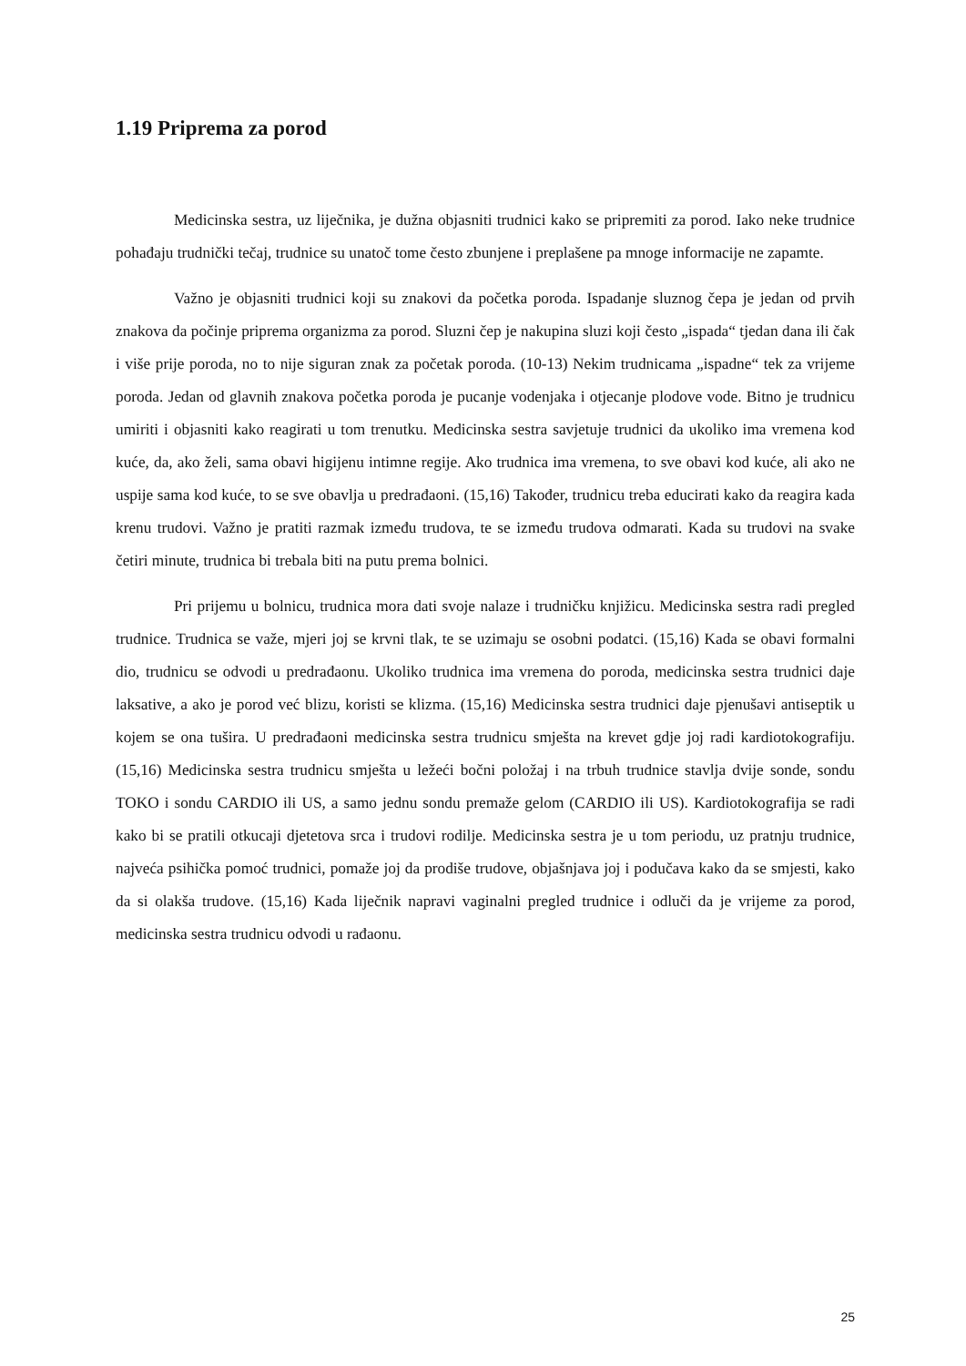1.19 Priprema za porod
Medicinska sestra, uz liječnika, je dužna objasniti trudnici kako se pripremiti za porod. Iako neke trudnice pohađaju trudnički tečaj, trudnice su unatoč tome često zbunjene i preplašene pa mnoge informacije ne zapamte.
Važno je objasniti trudnici koji su znakovi da početka poroda. Ispadanje sluznog čepa je jedan od prvih znakova da počinje priprema organizma za porod. Sluzni čep je nakupina sluzi koji često „ispada“ tjedan dana ili čak i više prije poroda, no to nije siguran znak za početak poroda. (10-13) Nekim trudnicama „ispadne“ tek za vrijeme poroda. Jedan od glavnih znakova početka poroda je pucanje vodenjaka i otjecanje plodove vode. Bitno je trudnicu umiriti i objasniti kako reagirati u tom trenutku. Medicinska sestra savjetuje trudnici da ukoliko ima vremena kod kuće, da, ako želi, sama obavi higijenu intimne regije. Ako trudnica ima vremena, to sve obavi kod kuće, ali ako ne uspije sama kod kuće, to se sve obavlja u predrađaoni. (15,16) Također, trudnicu treba educirati kako da reagira kada krenu trudovi. Važno je pratiti razmak između trudova, te se između trudova odmarati. Kada su trudovi na svake četiri minute, trudnica bi trebala biti na putu prema bolnici.
Pri prijemu u bolnicu, trudnica mora dati svoje nalaze i trudničku knjižicu. Medicinska sestra radi pregled trudnice. Trudnica se važe, mjeri joj se krvni tlak, te se uzimaju se osobni podatci. (15,16) Kada se obavi formalni dio, trudnicu se odvodi u predrađaonu. Ukoliko trudnica ima vremena do poroda, medicinska sestra trudnici daje laksative, a ako je porod već blizu, koristi se klizma. (15,16) Medicinska sestra trudnici daje pjenušavi antiseptik u kojem se ona tušira. U predrađaoni medicinska sestra trudnicu smješta na krevet gdje joj radi kardiotokografiju. (15,16) Medicinska sestra trudnicu smješta u ležeći bočni položaj i na trbuh trudnice stavlja dvije sonde, sondu TOKO i sondu CARDIO ili US, a samo jednu sondu premaže gelom (CARDIO ili US). Kardiotokografija se radi kako bi se pratili otkucaji djetetova srca i trudovi rodilje. Medicinska sestra je u tom periodu, uz pratnju trudnice, najveća psihička pomoć trudnici, pomaže joj da prodiše trudove, objašnjava joj i podučava kako da se smjesti, kako da si olakša trudove. (15,16) Kada liječnik napravi vaginalni pregled trudnice i odluči da je vrijeme za porod, medicinska sestra trudnicu odvodi u rađaonu.
25